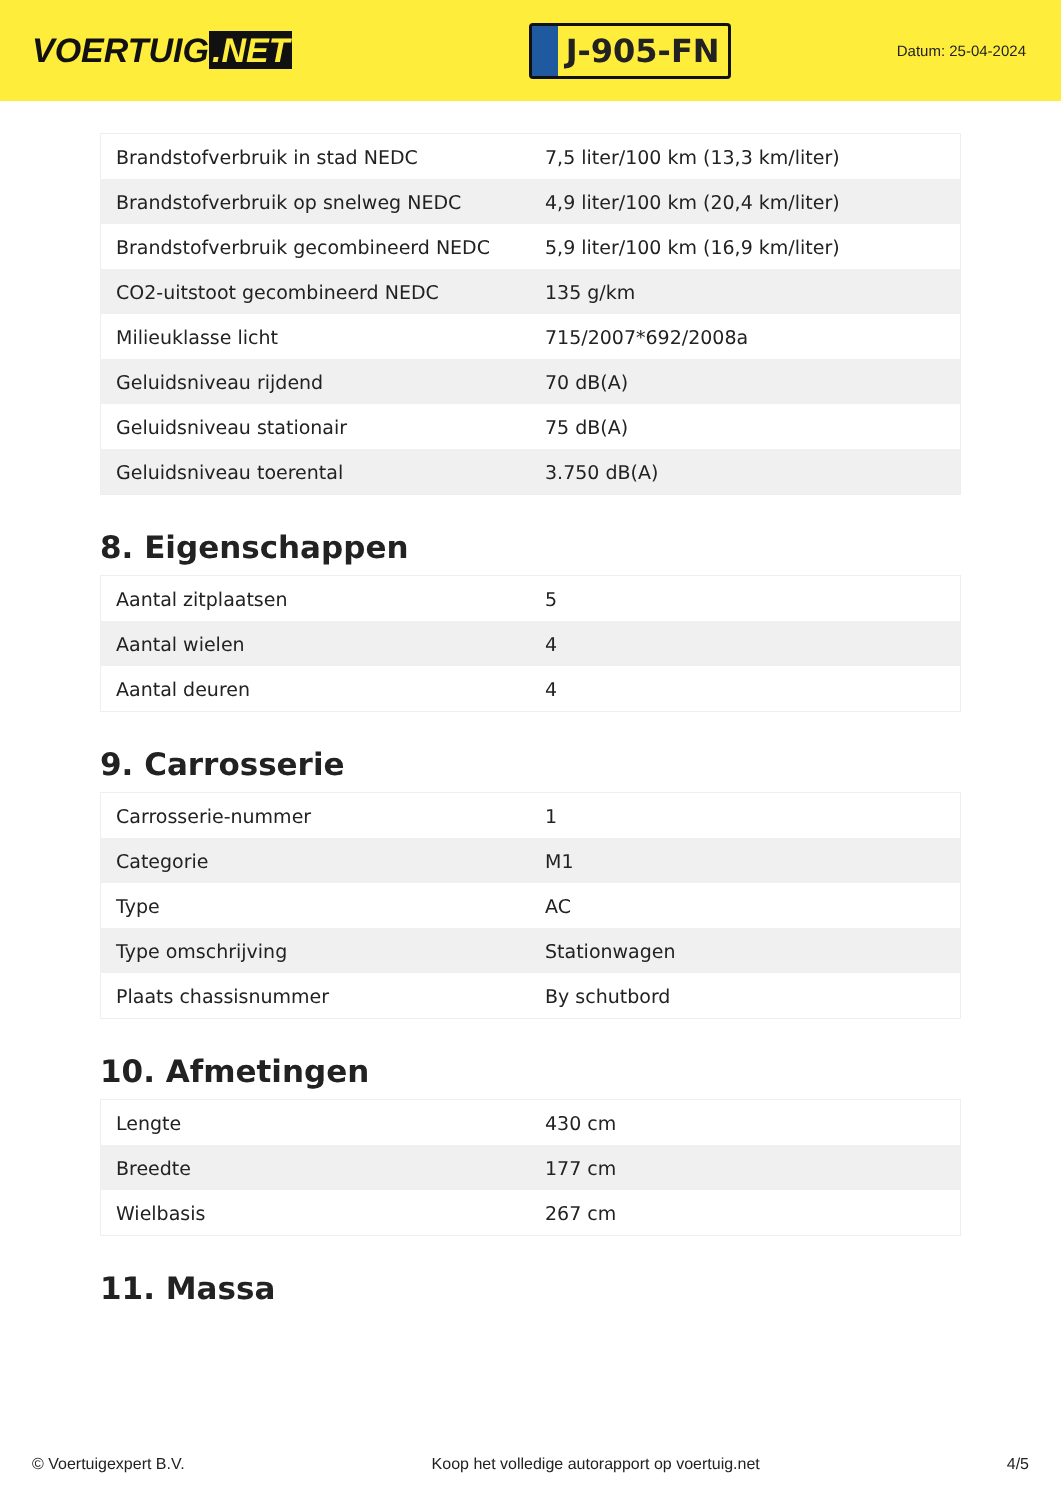VOERTUIG.NET
J-905-FN
Datum: 25-04-2024
| Brandstofverbruik in stad NEDC | 7,5 liter/100 km (13,3 km/liter) |
| Brandstofverbruik op snelweg NEDC | 4,9 liter/100 km (20,4 km/liter) |
| Brandstofverbruik gecombineerd NEDC | 5,9 liter/100 km (16,9 km/liter) |
| CO2-uitstoot gecombineerd NEDC | 135 g/km |
| Milieuklasse licht | 715/2007*692/2008a |
| Geluidsniveau rijdend | 70 dB(A) |
| Geluidsniveau stationair | 75 dB(A) |
| Geluidsniveau toerental | 3.750 dB(A) |
8. Eigenschappen
| Aantal zitplaatsen | 5 |
| Aantal wielen | 4 |
| Aantal deuren | 4 |
9. Carrosserie
| Carrosserie-nummer | 1 |
| Categorie | M1 |
| Type | AC |
| Type omschrijving | Stationwagen |
| Plaats chassisnummer | By schutbord |
10. Afmetingen
| Lengte | 430 cm |
| Breedte | 177 cm |
| Wielbasis | 267 cm |
11. Massa
© Voertuigexpert B.V. Koop het volledige autorapport op voertuig.net 4/5